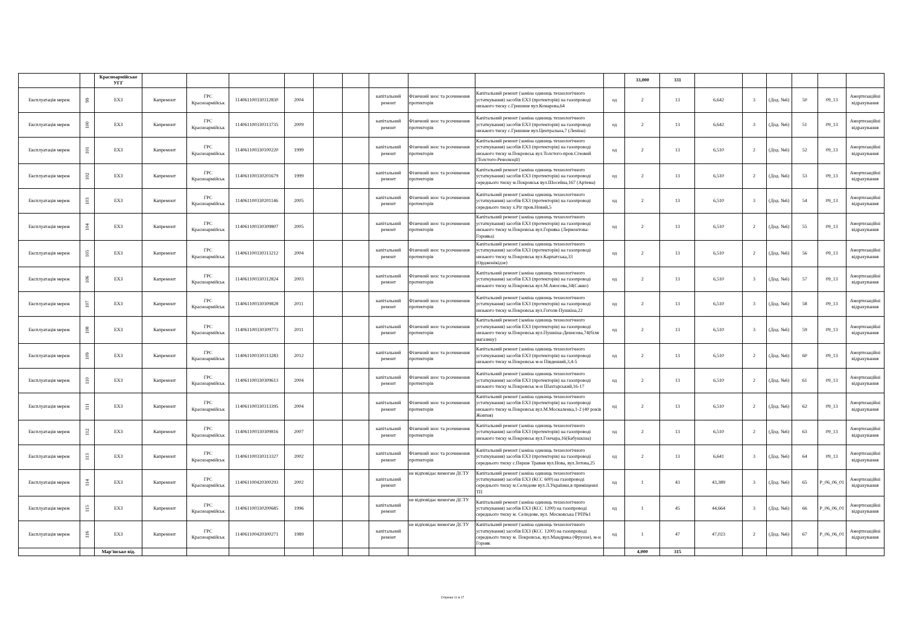| | | Красноармійське УГГ | | | | | | | | | | | 33,000 | 331 | | | | | | |
| Експлуатація мереж | 99 | ЕХЗ | Капремонт | ГРС Красноармійськ | 114061100330312830 | 2004 | | | капітальний ремонт | Фізичний знос та розчинення протекторів | Капітальний ремонт (заміна одиниць технологічного устаткування) засобів ЕХЗ (протекторів) на газопроводі низького тиску с.Гришине вул.Комарова,64 | од | 2 | 13 | 6,642 | 3 | (Дод. №6) | 50 | 09_13 | Амортизаційні відрахування |
| Експлуатація мереж | 100 | ЕХЗ | Капремонт | ГРС Красноармійськ | 114061100330313735 | 2009 | | | капітальний ремонт | Фізичний знос та розчинення протекторів | Капітальний ремонт (заміна одиниць технологічного устаткування) засобів ЕХЗ (протекторів) на газопроводі низького тиску с.Гришине вул.Центральна,7 (Леніна) | од | 2 | 13 | 6,642 | 3 | (Дод. №6) | 51 | 09_13 | Амортизаційні відрахування |
| Експлуатація мереж | 101 | ЕХЗ | Капремонт | ГРС Красноармійськ | 114061100330100220 | 1999 | | | капітальний ремонт | Фізичний знос та розчинення протекторів | Капітальний ремонт (заміна одиниць технологічного устаткування) засобів ЕХЗ (протекторів) на газопроводі низького тиску м.Покровськ вул.Толстого-пров.Січовий (Толстого-Революції) | од | 2 | 13 | 6,510 | 2 | (Дод. №6) | 52 | 09_13 | Амортизаційні відрахування |
| Експлуатація мереж | 102 | ЕХЗ | Капремонт | ГРС Красноармійськ | 114061100330201679 | 1999 | | | капітальний ремонт | Фізичний знос та розчинення протекторів | Капітальний ремонт (заміна одиниць технологічного устаткування) засобів ЕХЗ (протекторів) на газопроводі середнього тиску м.Покровськ вул.Шосейна,167 (Артема) | од | 2 | 13 | 6,510 | 2 | (Дод. №6) | 53 | 09_13 | Амортизаційні відрахування |
| Експлуатація мереж | 103 | ЕХЗ | Капремонт | ГРС Красноармійськ | 114061100330201146 | 2005 | | | капітальний ремонт | Фізичний знос та розчинення протекторів | Капітальний ремонт (заміна одиниць технологічного устаткування) засобів ЕХЗ (протекторів) на газопроводі середнього тиску х.Ріг пров.Новий,5 | од | 2 | 13 | 6,510 | 3 | (Дод. №6) | 54 | 09_13 | Амортизаційні відрахування |
| Експлуатація мереж | 104 | ЕХЗ | Капремонт | ГРС Красноармійськ | 114061100330309807 | 2005 | | | капітальний ремонт | Фізичний знос та розчинення протекторів | Капітальний ремонт (заміна одиниць технологічного устаткування) засобів ЕХЗ (протекторів) на газопроводі низького тиску м.Покровськ вул.Горняка (Лермонтова-Горняка) | од | 2 | 13 | 6,510 | 2 | (Дод. №6) | 55 | 09_13 | Амортизаційні відрахування |
| Експлуатація мереж | 105 | ЕХЗ | Капремонт | ГРС Красноармійськ | 114061100330313212 | 2004 | | | капітальний ремонт | Фізичний знос та розчинення протекторів | Капітальний ремонт (заміна одиниць технологічного устаткування) засобів ЕХЗ (протекторів) на газопроводі низького тиску м.Покровськ вул.Карпатська,33 (Орджонікідзе) | од | 2 | 13 | 6,510 | 2 | (Дод. №6) | 56 | 09_13 | Амортизаційні відрахування |
| Експлуатація мереж | 106 | ЕХЗ | Капремонт | ГРС Красноармійськ | 114061100330312824 | 2003 | | | капітальний ремонт | Фізичний знос та розчинення протекторів | Капітальний ремонт (заміна одиниць технологічного устаткування) засобів ЕХЗ (протекторів) на газопроводі низького тиску м.Покровськ вул.М.Амосова,34(Сакко) | од | 2 | 13 | 6,510 | 3 | (Дод. №6) | 57 | 09_13 | Амортизаційні відрахування |
| Експлуатація мереж | 107 | ЕХЗ | Капремонт | ГРС Красноармійськ | 114061100330309828 | 2011 | | | капітальний ремонт | Фізичний знос та розчинення протекторів | Капітальний ремонт (заміна одиниць технологічного устаткування) засобів ЕХЗ (протекторів) на газопроводі низького тиску м.Покровськ вул.Гоголя-Пушкіна,22 | од | 2 | 13 | 6,510 | 3 | (Дод. №6) | 58 | 09_13 | Амортизаційні відрахування |
| Експлуатація мереж | 108 | ЕХЗ | Капремонт | ГРС Красноармійськ | 114061100330309773 | 2011 | | | капітальний ремонт | Фізичний знос та розчинення протекторів | Капітальний ремонт (заміна одиниць технологічного устаткування) засобів ЕХЗ (протекторів) на газопроводі низького тиску м.Покровськ вул.Пушкіна-Денисова,74(біля магазину) | од | 2 | 13 | 6,510 | 3 | (Дод. №6) | 59 | 09_13 | Амортизаційні відрахування |
| Експлуатація мереж | 109 | ЕХЗ | Капремонт | ГРС Красноармійськ | 114061100330313283 | 2012 | | | капітальний ремонт | Фізичний знос та розчинення протекторів | Капітальний ремонт (заміна одиниць технологічного устаткування) засобів ЕХЗ (протекторів) на газопроводі низького тиску м.Покровськ м-н Південний,3,4-5 | од | 2 | 13 | 6,510 | 2 | (Дод. №6) | 60 | 09_13 | Амортизаційні відрахування |
| Експлуатація мереж | 110 | ЕХЗ | Капремонт | ГРС Красноармійськ | 114061100330309613 | 2004 | | | капітальний ремонт | Фізичний знос та розчинення протекторів | Капітальний ремонт (заміна одиниць технологічного устаткування) засобів ЕХЗ (протекторів) на газопроводі низького тиску м.Покровськ м-н Шахтарський,16-17 | од | 2 | 13 | 6,510 | 2 | (Дод. №6) | 61 | 09_13 | Амортизаційні відрахування |
| Експлуатація мереж | 111 | ЕХЗ | Капремонт | ГРС Красноармійськ | 114061100330313395 | 2004 | | | капітальний ремонт | Фізичний знос та розчинення протекторів | Капітальний ремонт (заміна одиниць технологічного устаткування) засобів ЕХЗ (протекторів) на газопроводі низького тиску м.Покровськ вул.М.Москаленка,1-2 (40 років Жовтня) | од | 2 | 13 | 6,510 | 2 | (Дод. №6) | 62 | 09_13 | Амортизаційні відрахування |
| Експлуатація мереж | 112 | ЕХЗ | Капремонт | ГРС Красноармійськ | 114061100330309816 | 2007 | | | капітальний ремонт | Фізичний знос та розчинення протекторів | Капітальний ремонт (заміна одиниць технологічного устаткування) засобів ЕХЗ (протекторів) на газопроводі низького тиску м.Покровськ вул.Гончара,16(Бабушкіна) | од | 2 | 13 | 6,510 | 2 | (Дод. №6) | 63 | 09_13 | Амортизаційні відрахування |
| Експлуатація мереж | 113 | ЕХЗ | Капремонт | ГРС Красноармійськ | 114061100330313327 | 2002 | | | капітальний ремонт | Фізичний знос та розчинення протекторів | Капітальний ремонт (заміна одиниць технологічного устаткування) засобів ЕХЗ (протекторів) на газопроводі середнього тиску с.Перше Травня вул.Нова, вул.Зотова,25 | од | 2 | 13 | 6,641 | 3 | (Дод. №6) | 64 | 09_13 | Амортизаційні відрахування |
| Експлуатація мереж | 114 | ЕХЗ | Капремонт | ГРС Красноармійськ | 114061100420300293 | 2002 | | | капітальний ремонт | не відповідає вимогам ДСТУ | Капітальний ремонт (заміна одиниць технологічного устаткування) засобів ЕХЗ (КСС 600) на газопроводі середнього тиску м.Селидове вул.Л.Українки,в приміщенні ТП | од | 1 | 43 | 43,389 | 3 | (Дод. №6) | 65 | Р_06_06_01 | Амортизаційні відрахування |
| Експлуатація мереж | 115 | ЕХЗ | Капремонт | ГРС Красноармійськ | 114061100330200685 | 1996 | | | капітальний ремонт | не відповідає вимогам ДСТУ | Капітальний ремонт (заміна одиниць технологічного устаткування) засобів ЕХЗ (КСС 1200) на газопроводі середнього тиску м. Селидове, вул. Московська ГРП№1 | од | 1 | 45 | 44,664 | 3 | (Дод. №6) | 66 | Р_06_06_01 | Амортизаційні відрахування |
| Експлуатація мереж | 116 | ЕХЗ | Капремонт | ГРС Красноармійськ | 114061100420300271 | 1989 | | | капітальний ремонт | не відповідає вимогам ДСТУ | Капітальний ремонт (заміна одиниць технологічного устаткування) засобів ЕХЗ (КСС 1200) на газопроводі середнього тиску м. Покровськ, вул.Мандрика (Фрунзе), м-н Горняк | од | 1 | 47 | 47,023 | 2 | (Дод. №6) | 67 | Р_06_06_01 | Амортизаційні відрахування |
| | | Мар'їнське від. | | | | | | | | | | | 4,000 | 315 | | | | | | |
Сторінка 11 із 17